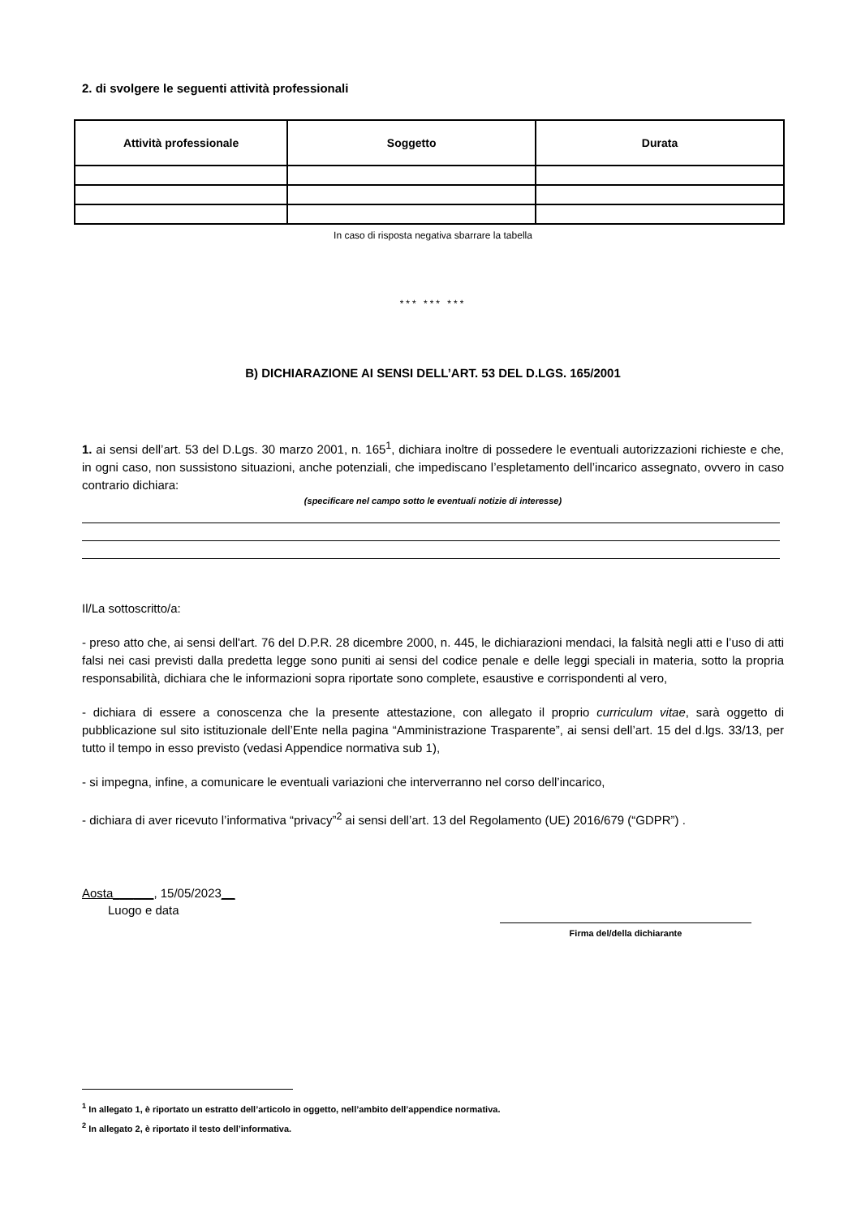2. di svolgere le seguenti attività professionali
| Attività professionale | Soggetto | Durata |
| --- | --- | --- |
In caso di risposta negativa sbarrare la tabella
*** *** ***
B) DICHIARAZIONE AI SENSI DELL’ART. 53 DEL D.LGS. 165/2001
1. ai sensi dell’art. 53 del D.Lgs. 30 marzo 2001, n. 165<sup>1</sup>, dichiara inoltre di possedere le eventuali autorizzazioni richieste e che, in ogni caso, non sussistono situazioni, anche potenziali, che impediscano l’espletamento dell’incarico assegnato, ovvero in caso contrario dichiara:
(specificare nel campo sotto le eventuali notizie di interesse)
Il/La sottoscritto/a:
- preso atto che, ai sensi dell'art. 76 del D.P.R. 28 dicembre 2000, n. 445, le dichiarazioni mendaci, la falsità negli atti e l’uso di atti falsi nei casi previsti dalla predetta legge sono puniti ai sensi del codice penale e delle leggi speciali in materia, sotto la propria responsabilità, dichiara che le informazioni sopra riportate sono complete, esaustive e corrispondenti al vero,
- dichiara di essere a conoscenza che la presente attestazione, con allegato il proprio curriculum vitae, sarà oggetto di pubblicazione sul sito istituzionale dell’Ente nella pagina “Amministrazione Trasparente”, ai sensi dell’art. 15 del d.lgs. 33/13, per tutto il tempo in esso previsto (vedasi Appendice normativa sub 1),
- si impegna, infine, a comunicare le eventuali variazioni che interverranno nel corso dell’incarico,
- dichiara di aver ricevuto l’informativa “privacy”<sup>2</sup> ai sensi dell’art. 13 del Regolamento (UE) 2016/679 (“GDPR”) .
Aosta______, 15/05/2023__
Luogo e data
Firma del/della dichiarante
<sup>1</sup> In allegato 1, è riportato un estratto dell’articolo in oggetto, nell’ambito dell’appendice normativa.
<sup>2</sup> In allegato 2, è riportato il testo dell’informativa.